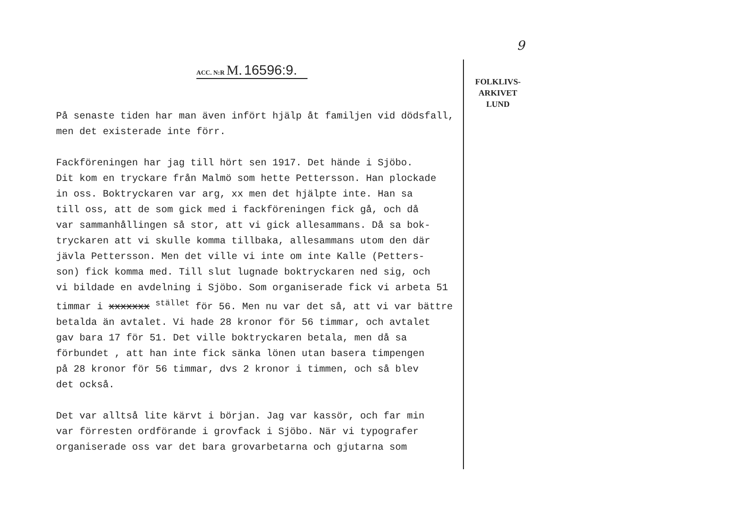9
ACC. N:R M. 16596:9.
FOLKLIVS-
ARKIVET
LUND
På senaste tiden har man även infört hjälp åt familjen vid dödsfall,
men det existerade inte förr.
Fackföreningen har jag till hört sen 1917. Det hände i Sjöbo.
Dit kom en tryckare från Malmö som hette Pettersson. Han plockade
in oss. Boktryckaren var arg, xx men det hjälpte inte. Han sa
till oss, att de som gick med i fackföreningen fick gå, och då
var sammanhållingen så stor, att vi gick allesammans. Då sa bok-
tryckaren att vi skulle komma tillbaka, allesammans utom den där
jävla Pettersson. Men det ville vi inte om inte Kalle (Petters-
son) fick komma med. Till slut lugnade boktryckaren ned sig, och
vi bildade en avdelning i Sjöbo. Som organiserade fick vi arbeta 51
timmar i xxxxxxx <sup>stället</sup> för 56. Men nu var det så, att vi var bättre
betalda än avtalet. Vi hade 28 kronor för 56 timmar, och avtalet
gav bara 17 för 51. Det ville boktryckaren betala, men då sa
förbundet , att han inte fick sänka lönen utan basera timpengen
på 28 kronor för 56 timmar, dvs 2 kronor i timmen, och så blev
det också.
Det var alltså lite kärvt i början. Jag var kassör, och far min
var förresten ordförande i grovfack i Sjöbo. När vi typografer
organiserade oss var det bara grovarbetarna och gjutarna som